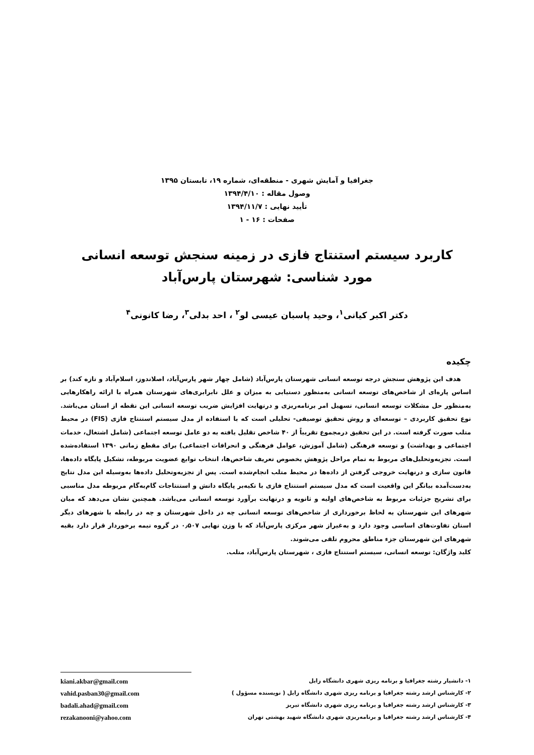جغرافیا و آمایش شهری - منطقه‌ای، شماره ۱۹، تابستان ۱۳۹۵
وصول مقاله : ۱۳۹۴/۴/۱۰
تأیید نهایی : ۱۳۹۴/۱۱/۷
صفحات : ۱۶ - ۱
کاربرد سیستم استنتاج فازی در زمینه سنجش توسعه انسانی
مورد شناسی: شهرستان پارس‌آباد
دکتر اکبر کیانی<sup>۱</sup>، وحید پاسبان عیسی لو<sup>۲</sup> ، احد بدلی<sup>۳</sup>، رضا کانونی<sup>۴</sup>
چکیده
هدف این پژوهش سنجش درجه توسعه انسانی شهرستان پارس‌آباد (شامل چهار شهر پارس‌آباد، اصلاندوز، اسلام‌آباد و تازه کند) بر اساس پاره‌ای از شاخص‌های توسعه انسانی به‌منظور دستیابی به میزان و علل نابرابری‌های شهرستان همراه با ارائه راهکارهایی به‌منظور حل مشکلات توسعه انسانی، تسهیل امر برنامه‌ریزی و درنهایت افزایش ضریب توسعه انسانی این نقطه از استان می‌باشد. نوع تحقیق کاربردی – توسعه‌ای و روش تحقیق توصیفی- تحلیلی است که با استفاده از مدل سیستم استنتاج فازی (FIS) در محیط متلب صورت گرفته است. در این تحقیق درمجموع تقریباً از ۴۰ شاخص تقلیل یافته به دو عامل توسعه اجتماعی (شامل اشتغال، خدمات اجتماعی و بهداشت) و توسعه فرهنگی (شامل آموزش، عوامل فرهنگی و انحرافات اجتماعی) برای مقطع زمانی ۱۳۹۰ استفاده‌شده است. تجزیه‌وتحلیل‌های مربوط به تمام مراحل پژوهش بخصوص تعریف شاخص‌ها، انتخاب توابع عضویت مربوطه، تشکیل پایگاه داده‌ها، قانون سازی و درنهایت خروجی گرفتن از داده‌ها در محیط متلب انجام‌شده است. پس از تجزیه‌وتحلیل داده‌ها به‌وسیله این مدل نتایج به‌دست‌آمده بیانگر این واقعیت است که مدل سیستم استنتاج فازی با تکیه‌بر پایگاه دانش و استنتاجات گام‌به‌گام مربوطه مدل مناسبی برای تشریح جزئیات مربوط به شاخص‌های اولیه و ثانویه و درنهایت برآورد توسعه انسانی می‌باشد. همچنین نشان می‌دهد که میان شهرهای این شهرستان به لحاظ برخورداری از شاخص‌های توسعه انسانی چه در داخل شهرستان و چه در رابطه با شهرهای دیگر استان تفاوت‌های اساسی وجود دارد و به‌غیراز شهر مرکزی پارس‌آباد که با وزن نهایی ۰٫۵۰۷ در گروه نیمه برخوردار قرار دارد بقیه شهرهای این شهرستان جزء مناطق محروم تلقی می‌شوند.
کلید واژگان: توسعه انسانی، سیستم استنتاج فازی ، شهرستان پارس‌آباد، متلب.
۱- دانشیار رشته جغرافیا و برنامه ریزی شهری دانشگاه زابل
۲- کارشناس ارشد رشته جغرافیا و برنامه ریزی شهری دانشگاه زابل ( نویسنده مسؤول )
۳- کارشناس ارشد رشته جغرافیا و برنامه ریزی شهری دانشگاه تبریز
۴- کارشناس ارشد رشته جغرافیا و برنامه‌ریزی شهری دانشگاه شهید بهشتی تهران
kiani.akbar@gmail.com
vahid.pasban30@gmail.com
badali.ahad@gmail.com
rezakanooni@yahoo.com